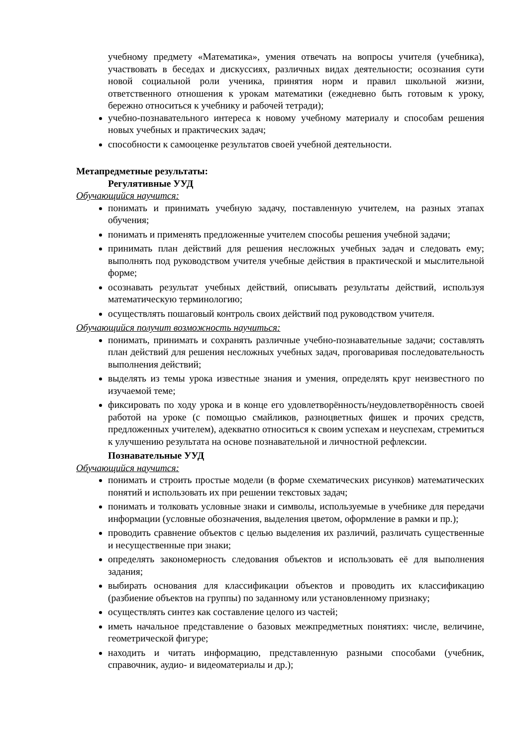учебному предмету «Математика», умения отвечать на вопросы учителя (учебника), участвовать в беседах и дискуссиях, различных видах деятельности; осознания сути новой социальной роли ученика, принятия норм и правил школьной жизни, ответственного отношения к урокам математики (ежедневно быть готовым к уроку, бережно относиться к учебнику и рабочей тетради);
учебно-познавательного интереса к новому учебному материалу и способам решения новых учебных и практических задач;
способности к самооценке результатов своей учебной деятельности.
Метапредметные результаты:
Регулятивные УУД
Обучающийся научится:
понимать и принимать учебную задачу, поставленную учителем, на разных этапах обучения;
понимать и применять предложенные учителем способы решения учебной задачи;
принимать план действий для решения несложных учебных задач и следовать ему; выполнять под руководством учителя учебные действия в практической и мыслительной форме;
осознавать результат учебных действий, описывать результаты действий, используя математическую терминологию;
осуществлять пошаговый контроль своих действий под руководством учителя.
Обучающийся получит возможность научиться:
понимать, принимать и сохранять различные учебно-познавательные задачи; составлять план действий для решения несложных учебных задач, проговаривая последовательность выполнения действий;
выделять из темы урока известные знания и умения, определять круг неизвестного по изучаемой теме;
фиксировать по ходу урока и в конце его удовлетворённость/неудовлетворённость своей работой на уроке (с помощью смайликов, разноцветных фишек и прочих средств, предложенных учителем), адекватно относиться к своим успехам и неуспехам, стремиться к улучшению результата на основе познавательной и личностной рефлексии.
Познавательные УУД
Обучающийся научится:
понимать и строить простые модели (в форме схематических рисунков) математических понятий и использовать их при решении текстовых задач;
понимать и толковать условные знаки и символы, используемые в учебнике для передачи информации (условные обозначения, выделения цветом, оформление в рамки и пр.);
проводить сравнение объектов с целью выделения их различий, различать существенные и несущественные при знаки;
определять закономерность следования объектов и использовать её для выполнения задания;
выбирать основания для классификации объектов и проводить их классификацию (разбиение объектов на группы) по заданному или установленному признаку;
осуществлять синтез как составление целого из частей;
иметь начальное представление о базовых межпредметных понятиях: числе, величине, геометрической фигуре;
находить и читать информацию, представленную разными способами (учебник, справочник, аудио- и видеоматериалы и др.);